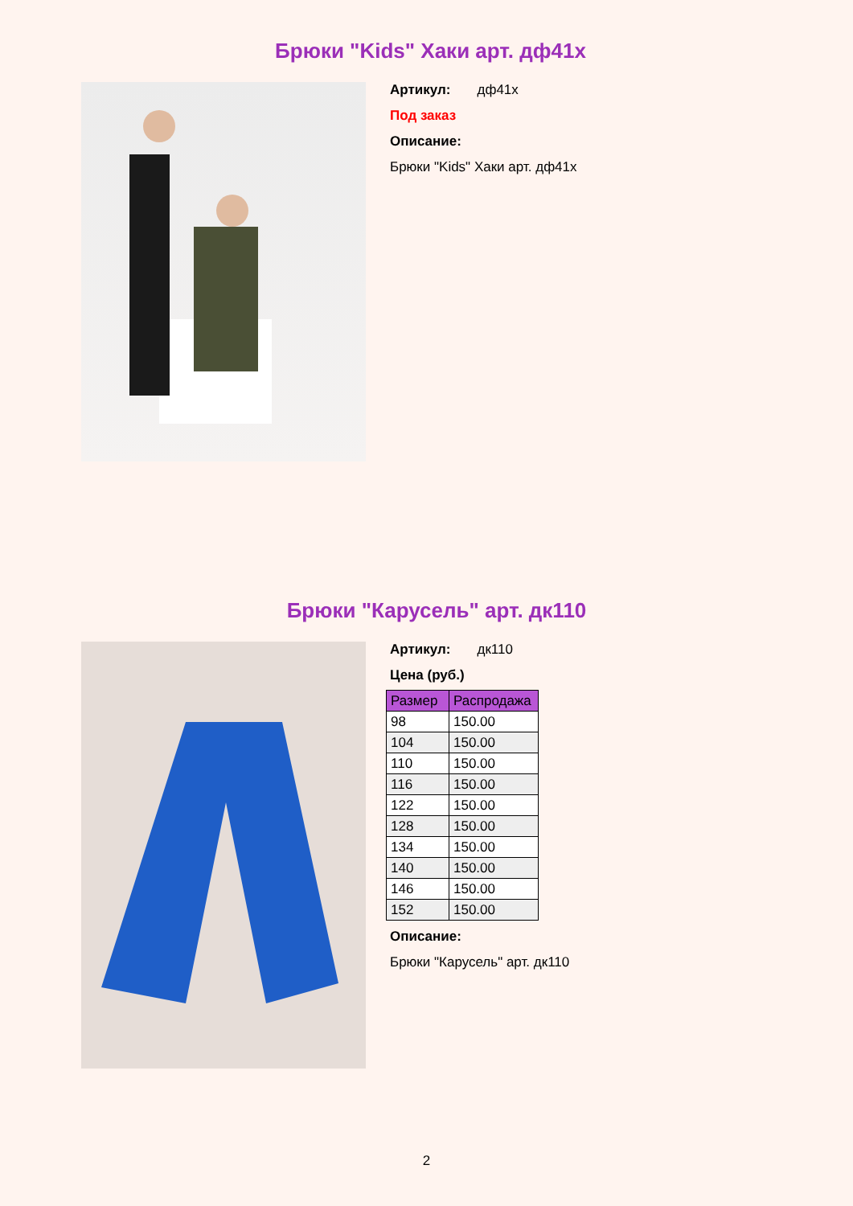Брюки "Kids" Хаки арт. дф41х
Артикул: дф41х
Под заказ
Описание:
Брюки "Kids" Хаки арт. дф41х
Брюки "Карусель" арт. дк110
Артикул: дк110
Цена (руб.)
| Размер | Распродажа |
| --- | --- |
| 98 | 150.00 |
| 104 | 150.00 |
| 110 | 150.00 |
| 116 | 150.00 |
| 122 | 150.00 |
| 128 | 150.00 |
| 134 | 150.00 |
| 140 | 150.00 |
| 146 | 150.00 |
| 152 | 150.00 |
Описание:
Брюки "Карусель" арт. дк110
2